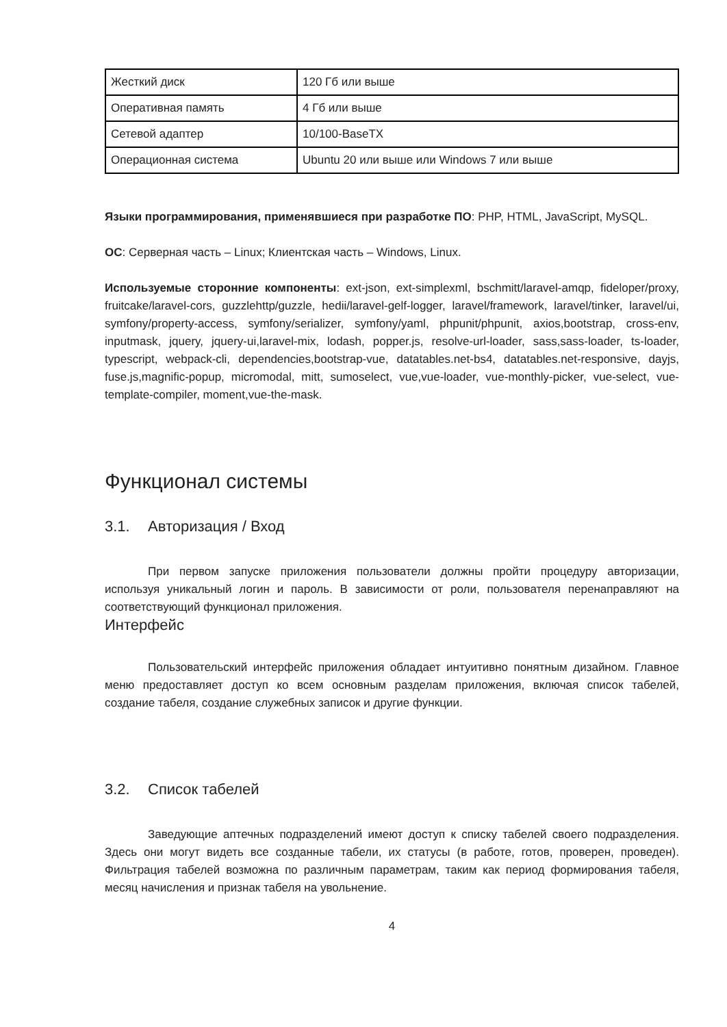| Жесткий диск | 120 Гб или выше |
| Оперативная память | 4 Гб или выше |
| Сетевой адаптер | 10/100-BaseTX |
| Операционная система | Ubuntu 20 или выше или Windows 7 или выше |
Языки программирования, применявшиеся при разработке ПО: PHP, HTML, JavaScript, MySQL.
ОС: Серверная часть – Linux; Клиентская часть – Windows, Linux.
Используемые сторонние компоненты: ext-json, ext-simplexml, bschmitt/laravel-amqp, fideloper/proxy, fruitcake/laravel-cors, guzzlehttp/guzzle, hedii/laravel-gelf-logger, laravel/framework, laravel/tinker, laravel/ui, symfony/property-access, symfony/serializer, symfony/yaml, phpunit/phpunit, axios,bootstrap, cross-env, inputmask, jquery, jquery-ui,laravel-mix, lodash, popper.js, resolve-url-loader, sass,sass-loader, ts-loader, typescript, webpack-cli, dependencies,bootstrap-vue, datatables.net-bs4, datatables.net-responsive, dayjs, fuse.js,magnific-popup, micromodal, mitt, sumoselect, vue,vue-loader, vue-monthly-picker, vue-select, vue-template-compiler, moment,vue-the-mask.
Функционал системы
3.1. Авторизация / Вход
При первом запуске приложения пользователи должны пройти процедуру авторизации, используя уникальный логин и пароль. В зависимости от роли, пользователя перенаправляют на соответствующий функционал приложения.
Интерфейс
Пользовательский интерфейс приложения обладает интуитивно понятным дизайном. Главное меню предоставляет доступ ко всем основным разделам приложения, включая список табелей, создание табеля, создание служебных записок и другие функции.
3.2. Список табелей
Заведующие аптечных подразделений имеют доступ к списку табелей своего подразделения. Здесь они могут видеть все созданные табели, их статусы (в работе, готов, проверен, проведен). Фильтрация табелей возможна по различным параметрам, таким как период формирования табеля, месяц начисления и признак табеля на увольнение.
4